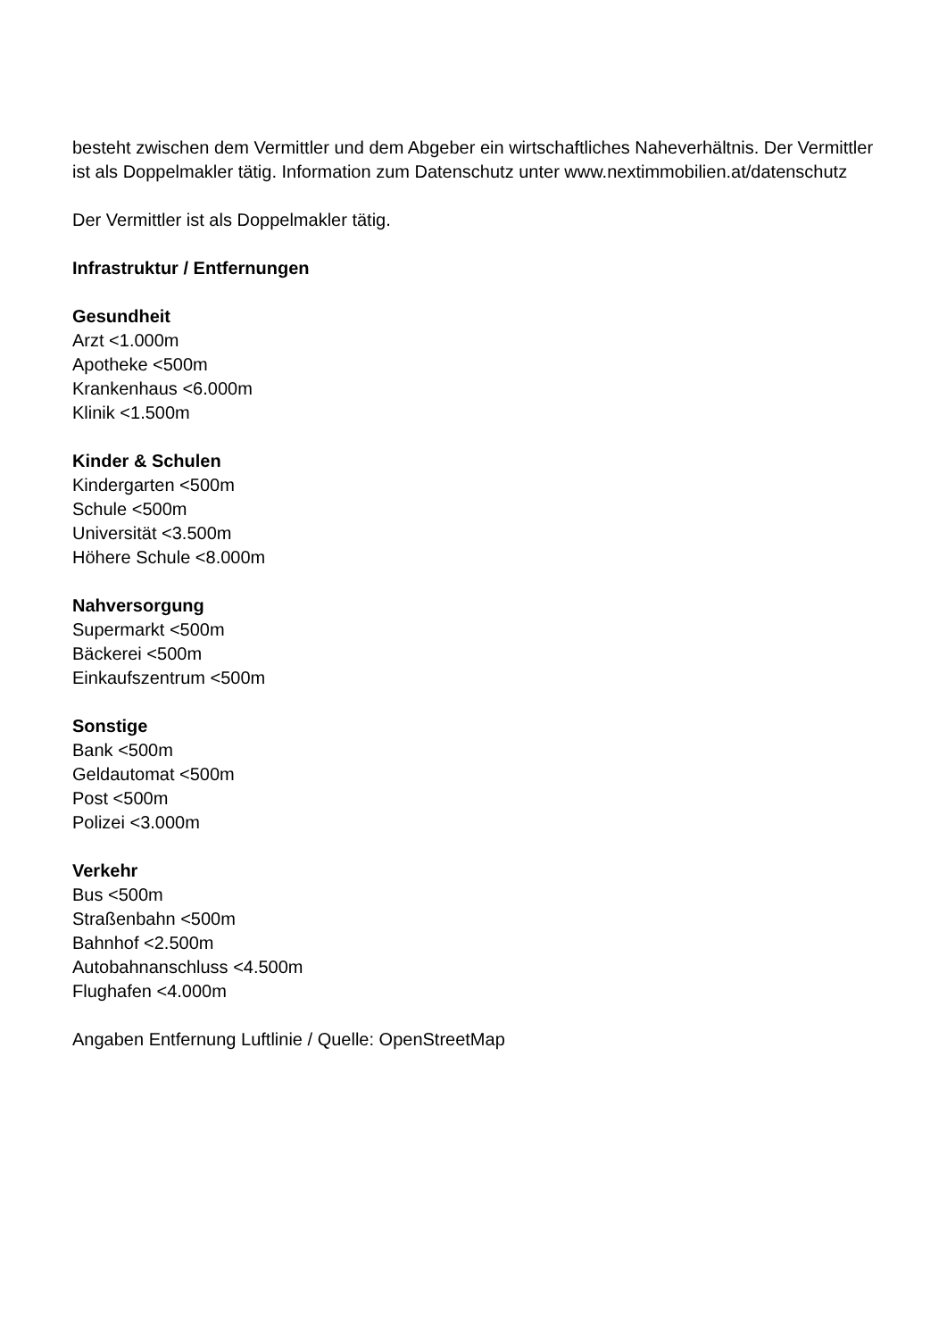besteht zwischen dem Vermittler und dem Abgeber ein wirtschaftliches Naheverhältnis. Der Vermittler ist als Doppelmakler tätig. Information zum Datenschutz unter www.nextimmobilien.at/datenschutz
Der Vermittler ist als Doppelmakler tätig.
Infrastruktur / Entfernungen
Gesundheit
Arzt <1.000m
Apotheke <500m
Krankenhaus <6.000m
Klinik <1.500m
Kinder & Schulen
Kindergarten <500m
Schule <500m
Universität <3.500m
Höhere Schule <8.000m
Nahversorgung
Supermarkt <500m
Bäckerei <500m
Einkaufszentrum <500m
Sonstige
Bank <500m
Geldautomat <500m
Post <500m
Polizei <3.000m
Verkehr
Bus <500m
Straßenbahn <500m
Bahnhof <2.500m
Autobahnanschluss <4.500m
Flughafen <4.000m
Angaben Entfernung Luftlinie / Quelle: OpenStreetMap